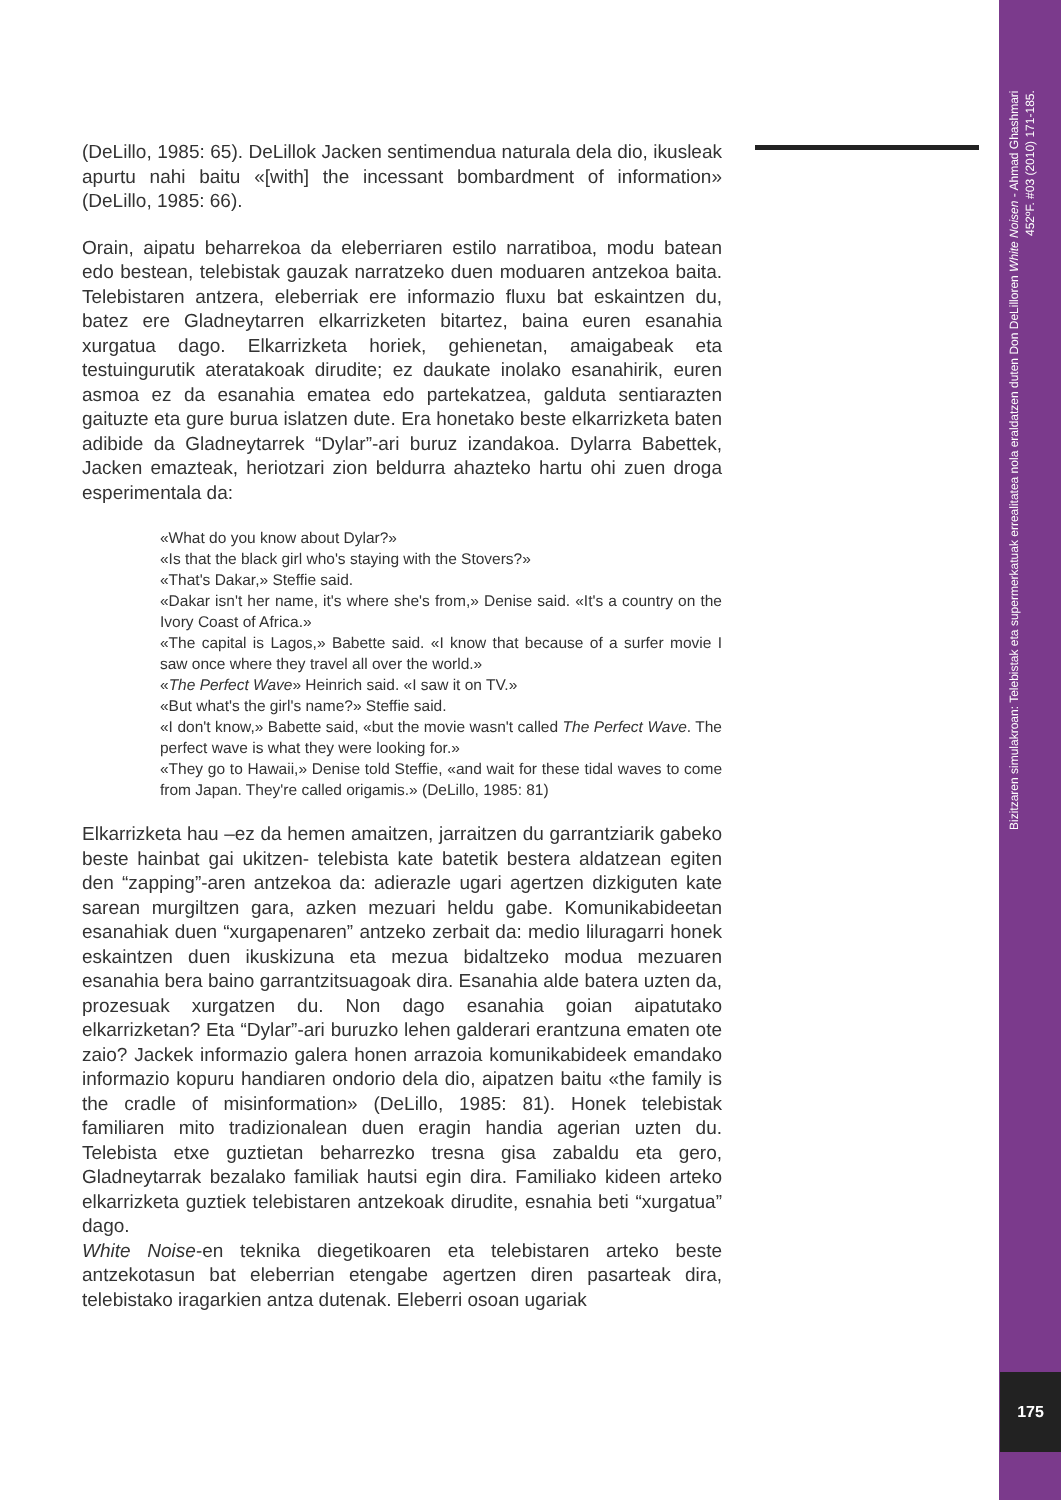Bizitzaren simulakroan: Telebistak eta supermerkatuak errealitatea nola eraldatzen duten Don DeLilloren White Noisen - Ahmad Ghashmari
452ºF. #03 (2010) 171-185.
(DeLillo, 1985: 65). DeLillok Jacken sentimendua naturala dela dio, ikusleak apurtu nahi baitu «[with] the incessant bombardment of information» (DeLillo, 1985: 66).
Orain, aipatu beharrekoa da eleberriaren estilo narratiboa, modu batean edo bestean, telebistak gauzak narratzeko duen moduaren antzekoa baita. Telebistaren antzera, eleberriak ere informazio fluxu bat eskaintzen du, batez ere Gladneytarren elkarrizketen bitartez, baina euren esanahia xurgatua dago. Elkarrizketa horiek, gehienetan, amaigabeak eta testuingurutik ateratakoak dirudite; ez daukate inolako esanahirik, euren asmoa ez da esanahia ematea edo partekatzea, galduta sentiarazten gaituzte eta gure burua islatzen dute. Era honetako beste elkarrizketa baten adibide da Gladneytarrek “Dylar”-ari buruz izandakoa. Dylarra Babettek, Jacken emazteak, heriotzari zion beldurra ahazteko hartu ohi zuen droga esperimentala da:
«What do you know about Dylar?»
«Is that the black girl who's staying with the Stovers?»
«That's Dakar,» Steffie said.
«Dakar isn't her name, it's where she's from,» Denise said. «It's a country on the Ivory Coast of Africa.»
«The capital is Lagos,» Babette said. «I know that because of a surfer movie I saw once where they travel all over the world.»
«The Perfect Wave» Heinrich said. «I saw it on TV.»
«But what's the girl's name?» Steffie said.
«I don't know,» Babette said, «but the movie wasn't called The Perfect Wave. The perfect wave is what they were looking for.»
«They go to Hawaii,» Denise told Steffie, «and wait for these tidal waves to come from Japan. They're called origamis.» (DeLillo, 1985: 81)
Elkarrizketa hau –ez da hemen amaitzen, jarraitzen du garrantziarik gabeko beste hainbat gai ukitzen- telebista kate batetik bestera aldatzean egiten den “zapping”-aren antzekoa da: adierazle ugari agertzen dizkiguten kate sarean murgiltzen gara, azken mezuari heldu gabe. Komunikabideetan esanahiak duen “xurgapenaren” antzeko zerbait da: medio liluragarri honek eskaintzen duen ikuskizuna eta mezua bidaltzeko modua mezuaren esanahia bera baino garrantzitsuagoak dira. Esanahia alde batera uzten da, prozesuak xurgatzen du. Non dago esanahia goian aipatutako elkarrizketan? Eta “Dylar”-ari buruzko lehen galderari erantzuna ematen ote zaio? Jackek informazio galera honen arrazoia komunikabideek emandako informazio kopuru handiaren ondorio dela dio, aipatzen baitu «the family is the cradle of misinformation» (DeLillo, 1985: 81). Honek telebistak familiaren mito tradizionalean duen eragin handia agerian uzten du. Telebista etxe guztietan beharrezko tresna gisa zabaldu eta gero, Gladneytarrak bezalako familiak hautsi egin dira. Familiako kideen arteko elkarrizketa guztiek telebistaren antzekoak dirudite, esnahia beti “xurgatua” dago.
White Noise-en teknika diegetikoaren eta telebistaren arteko beste antzekotasun bat eleberrian etengabe agertzen diren pasarteak dira, telebistako iragarkien antza dutenak. Eleberri osoan ugariak
175